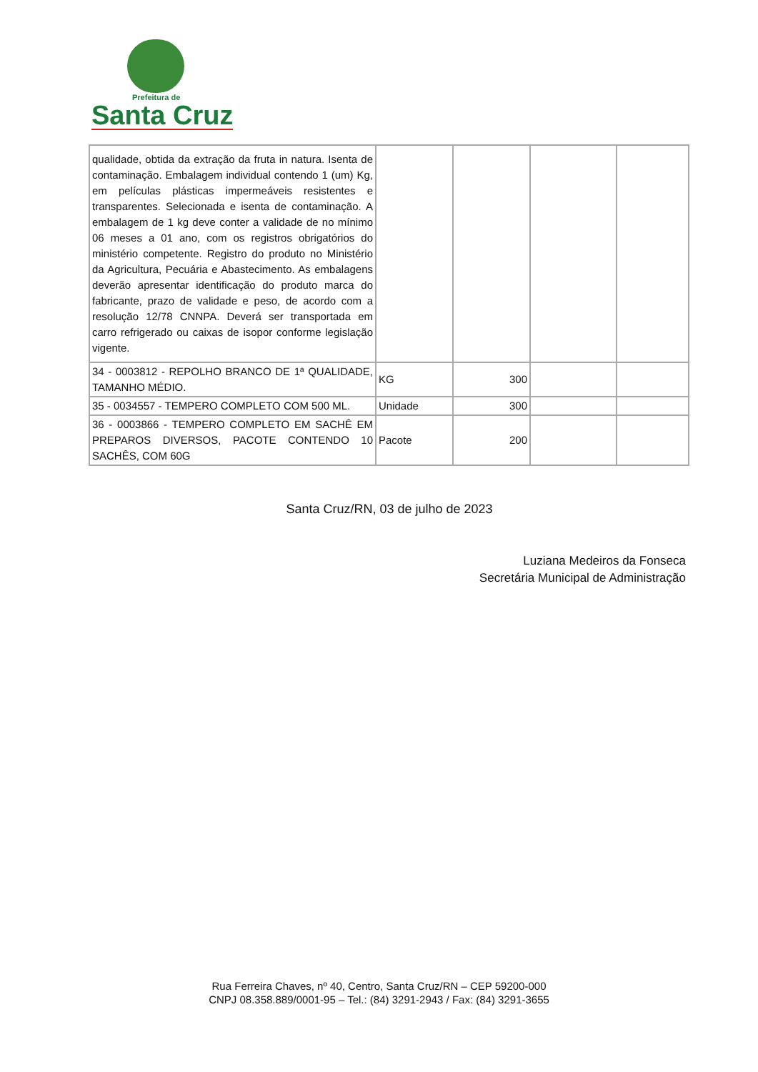Prefeitura de
Santa Cruz
| qualidade, obtida da extração da fruta in natura. Isenta de contaminação. Embalagem individual contendo 1 (um) Kg, em películas plásticas impermeáveis resistentes e transparentes. Selecionada e isenta de contaminação. A embalagem de 1 kg deve conter a validade de no mínimo 06 meses a 01 ano, com os registros obrigatórios do ministério competente. Registro do produto no Ministério da Agricultura, Pecuária e Abastecimento. As embalagens deverão apresentar identificação do produto marca do fabricante, prazo de validade e peso, de acordo com a resolução 12/78 CNNPA. Deverá ser transportada em carro refrigerado ou caixas de isopor conforme legislação vigente. | | | | |
| 34 - 0003812 - REPOLHO BRANCO DE 1ª QUALIDADE, TAMANHO MÉDIO. | KG | 300 | | |
| 35 - 0034557 - TEMPERO COMPLETO COM 500 ML. | Unidade | 300 | | |
| 36 - 0003866 - TEMPERO COMPLETO EM SACHÊ EM PREPAROS DIVERSOS, PACOTE CONTENDO 10 SACHÊS, COM 60G | Pacote | 200 | | |
Santa Cruz/RN, 03 de julho de 2023
Luziana Medeiros da Fonseca
Secretária Municipal de Administração
Rua Ferreira Chaves, nº 40, Centro, Santa Cruz/RN – CEP 59200-000
CNPJ 08.358.889/0001-95 – Tel.: (84) 3291-2943 / Fax: (84) 3291-3655